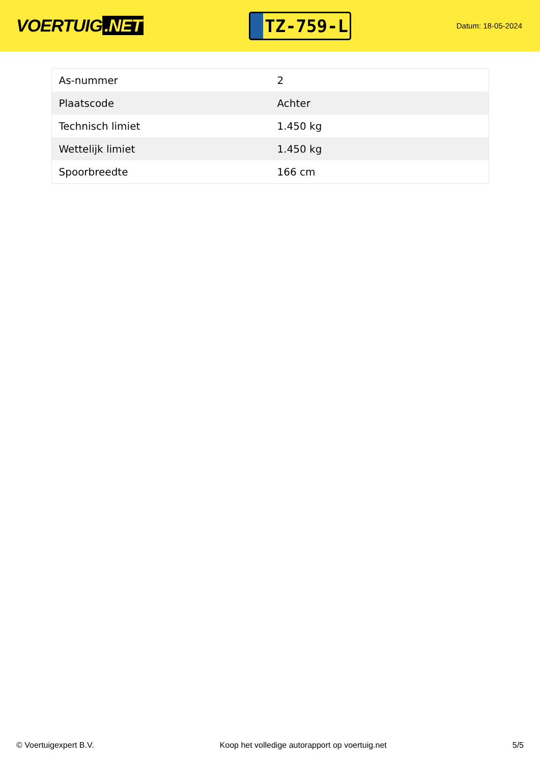VOERTUIG.NET
TZ-759-L
Datum: 18-05-2024
| As-nummer | 2 |
| Plaatscode | Achter |
| Technisch limiet | 1.450 kg |
| Wettelijk limiet | 1.450 kg |
| Spoorbreedte | 166 cm |
© Voertuigexpert B.V. Koop het volledige autorapport op voertuig.net 5/5